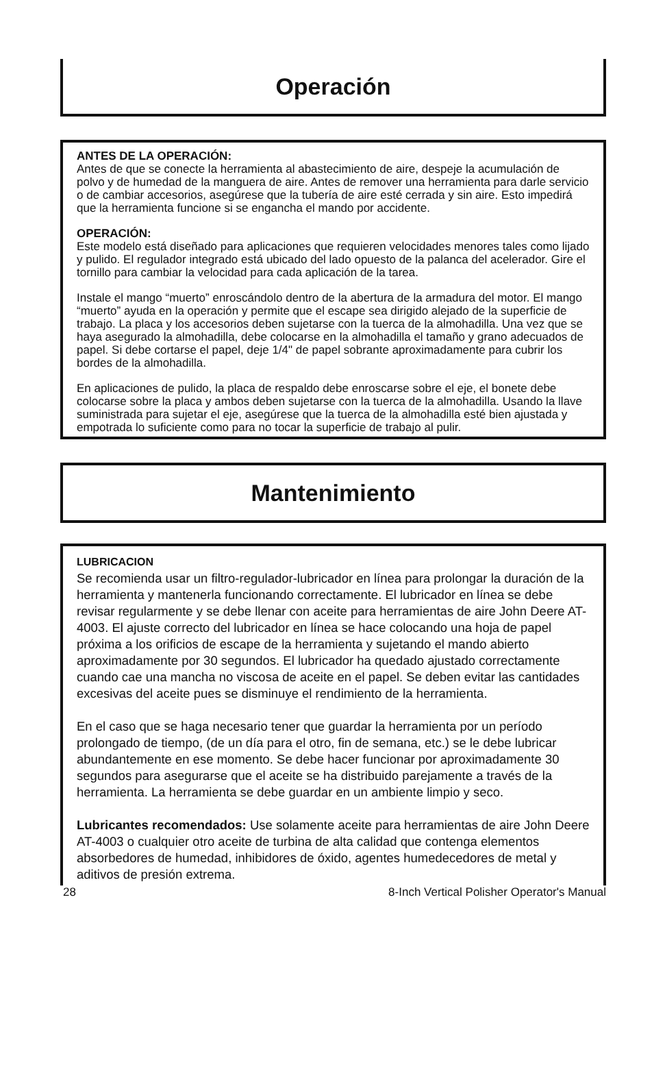Operación
ANTES DE LA OPERACIÓN:
Antes de que se conecte la herramienta al abastecimiento de aire, despeje la acumulación de polvo y de humedad de la manguera de aire. Antes de remover una herramienta para darle servicio o de cambiar accesorios, asegúrese que la tubería de aire esté cerrada y sin aire. Esto impedirá que la herramienta funcione si se engancha el mando por accidente.
OPERACIÓN:
Este modelo está diseñado para aplicaciones que requieren velocidades menores tales como lijado y pulido. El regulador integrado está ubicado del lado opuesto de la palanca del acelerador. Gire el tornillo para cambiar la velocidad para cada aplicación de la tarea.
Instale el mango “muerto” enroscándolo dentro de la abertura de la armadura del motor. El mango “muerto” ayuda en la operación y permite que el escape sea dirigido alejado de la superficie de trabajo. La placa y los accesorios deben sujetarse con la tuerca de la almohadilla. Una vez que se haya asegurado la almohadilla, debe colocarse en la almohadilla el tamaño y grano adecuados de papel. Si debe cortarse el papel, deje 1/4" de papel sobrante aproximadamente para cubrir los bordes de la almohadilla.
En aplicaciones de pulido, la placa de respaldo debe enroscarse sobre el eje, el bonete debe colocarse sobre la placa y ambos deben sujetarse con la tuerca de la almohadilla. Usando la llave suministrada para sujetar el eje, asegúrese que la tuerca de la almohadilla esté bien ajustada y empotrada lo suficiente como para no tocar la superficie de trabajo al pulir.
Mantenimiento
LUBRICACION
Se recomienda usar un filtro-regulador-lubricador en línea para prolongar la duración de la herramienta y mantenerla funcionando correctamente. El lubricador en línea se debe revisar regularmente y se debe llenar con aceite para herramientas de aire John Deere AT-4003. El ajuste correcto del lubricador en línea se hace colocando una hoja de papel próxima a los orificios de escape de la herramienta y sujetando el mando abierto aproximadamente por 30 segundos. El lubricador ha quedado ajustado correctamente cuando cae una mancha no viscosa de aceite en el papel. Se deben evitar las cantidades excesivas del aceite pues se disminuye el rendimiento de la herramienta.
En el caso que se haga necesario tener que guardar la herramienta por un período prolongado de tiempo, (de un día para el otro, fin de semana, etc.) se le debe lubricar abundantemente en ese momento. Se debe hacer funcionar por aproximadamente 30 segundos para asegurarse que el aceite se ha distribuido parejamente a través de la herramienta. La herramienta se debe guardar en un ambiente limpio y seco.
Lubricantes recomendados: Use solamente aceite para herramientas de aire John Deere AT-4003 o cualquier otro aceite de turbina de alta calidad que contenga elementos absorbedores de humedad, inhibidores de óxido, agentes humedecedores de metal y aditivos de presión extrema.
28 8-Inch Vertical Polisher Operator's Manual